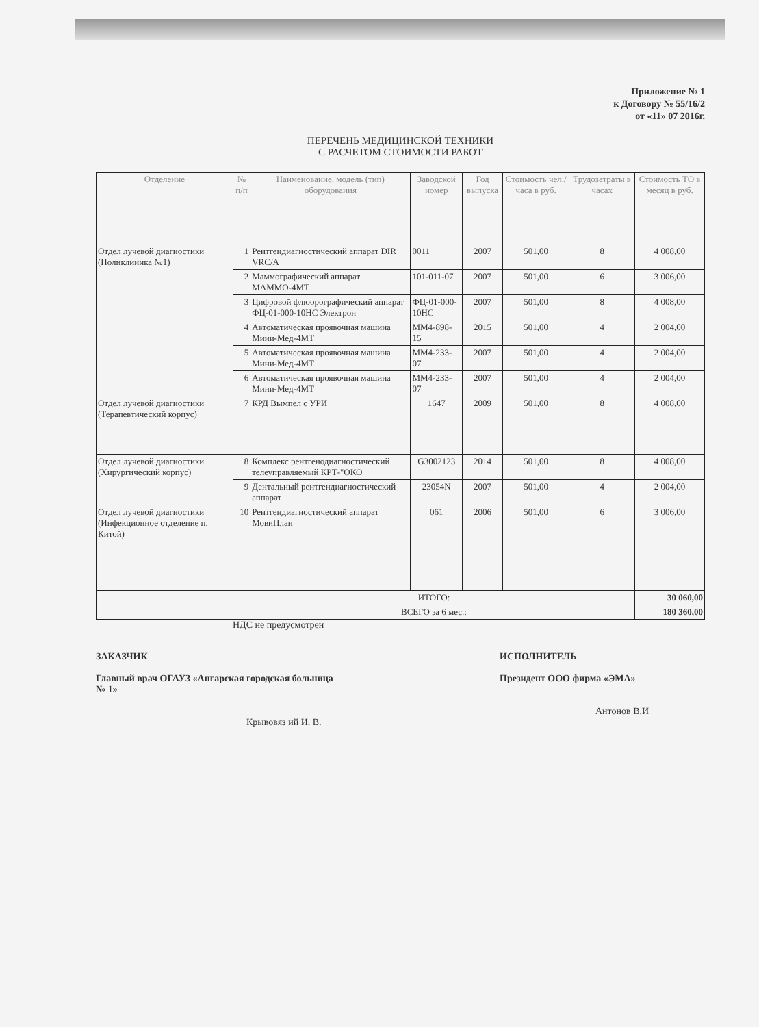Приложение № 1
к Договору № 55/16/2
от «11» 07 2016г.
ПЕРЕЧЕНЬ МЕДИЦИНСКОЙ ТЕХНИКИ
С РАСЧЕТОМ СТОИМОСТИ РАБОТ
| Отделение | № п/п | Наименование, модель (тип) оборудования | Заводской номер | Год выпуска | Стоимость чел./часа в руб. | Трудозатраты в часах | Стоимость ТО в месяц в руб. |
| --- | --- | --- | --- | --- | --- | --- | --- |
| Отдел лучевой диагностики (Поликлиника №1) | 1 | Рентгендиагностический аппарат DIR VRC/A | 0011 | 2007 | 501,00 | 8 | 4 008,00 |
| | 2 | Маммографический аппарат МАММО-4МТ | 101-011-07 | 2007 | 501,00 | 6 | 3 006,00 |
| | 3 | Цифровой флюорографический аппарат ФЦ-01-000-10НС Электрон | ФЦ-01-000-10НС | 2007 | 501,00 | 8 | 4 008,00 |
| | 4 | Автоматическая проявочная машина Мини-Мед-4МТ | ММ4-898-15 | 2015 | 501,00 | 4 | 2 004,00 |
| | 5 | Автоматическая проявочная машина Мини-Мед-4МТ | ММ4-233-07 | 2007 | 501,00 | 4 | 2 004,00 |
| | 6 | Автоматическая проявочная машина Мини-Мед-4МТ | ММ4-233-07 | 2007 | 501,00 | 4 | 2 004,00 |
| Отдел лучевой диагностики (Терапевтический корпус) | 7 | КРД Вымпел с УРИ | 1647 | 2009 | 501,00 | 8 | 4 008,00 |
| Отдел лучевой диагностики (Хирургический корпус) | 8 | Комплекс рентгенодиагностический телеуправляемый КРТ-"ОКО | G3002123 | 2014 | 501,00 | 8 | 4 008,00 |
| | 9 | Дентальный рентгендиагностический аппарат | 23054N | 2007 | 501,00 | 4 | 2 004,00 |
| Отдел лучевой диагностики (Инфекционное отделение п. Китой) | 10 | Рентгендиагностический аппарат МовиПлан | 061 | 2006 | 501,00 | 6 | 3 006,00 |
| | ИТОГО: | | | | | | 30 060,00 |
| | ВСЕГО за 6 мес.: | | | | | | 180 360,00 |
НДС не предусмотрен
ЗАКАЗЧИК
Главный врач ОГАУЗ «Ангарская городская больница № 1»
Крывовяз ий И. В.
ИСПОЛНИТЕЛЬ
Президент ООО фирма «ЭМА»
Антонов В.И